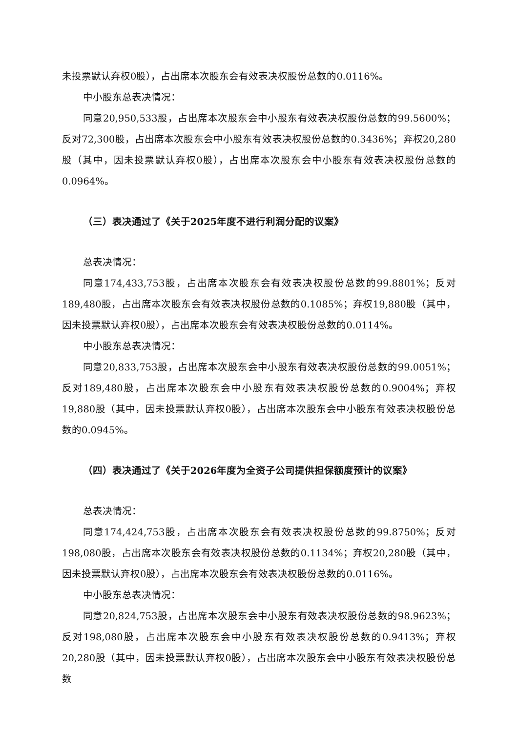未投票默认弃权0股），占出席本次股东会有效表决权股份总数的0.0116%。
中小股东总表决情况：
同意20,950,533股，占出席本次股东会中小股东有效表决权股份总数的99.5600%；反对72,300股，占出席本次股东会中小股东有效表决权股份总数的0.3436%；弃权20,280股（其中，因未投票默认弃权0股），占出席本次股东会中小股东有效表决权股份总数的0.0964%。
（三）表决通过了《关于2025年度不进行利润分配的议案》
总表决情况：
同意174,433,753股，占出席本次股东会有效表决权股份总数的99.8801%；反对189,480股，占出席本次股东会有效表决权股份总数的0.1085%；弃权19,880股（其中，因未投票默认弃权0股），占出席本次股东会有效表决权股份总数的0.0114%。
中小股东总表决情况：
同意20,833,753股，占出席本次股东会中小股东有效表决权股份总数的99.0051%；反对189,480股，占出席本次股东会中小股东有效表决权股份总数的0.9004%；弃权19,880股（其中，因未投票默认弃权0股），占出席本次股东会中小股东有效表决权股份总数的0.0945%。
（四）表决通过了《关于2026年度为全资子公司提供担保额度预计的议案》
总表决情况：
同意174,424,753股，占出席本次股东会有效表决权股份总数的99.8750%；反对198,080股，占出席本次股东会有效表决权股份总数的0.1134%；弃权20,280股（其中，因未投票默认弃权0股），占出席本次股东会有效表决权股份总数的0.0116%。
中小股东总表决情况：
同意20,824,753股，占出席本次股东会中小股东有效表决权股份总数的98.9623%；反对198,080股，占出席本次股东会中小股东有效表决权股份总数的0.9413%；弃权20,280股（其中，因未投票默认弃权0股），占出席本次股东会中小股东有效表决权股份总数